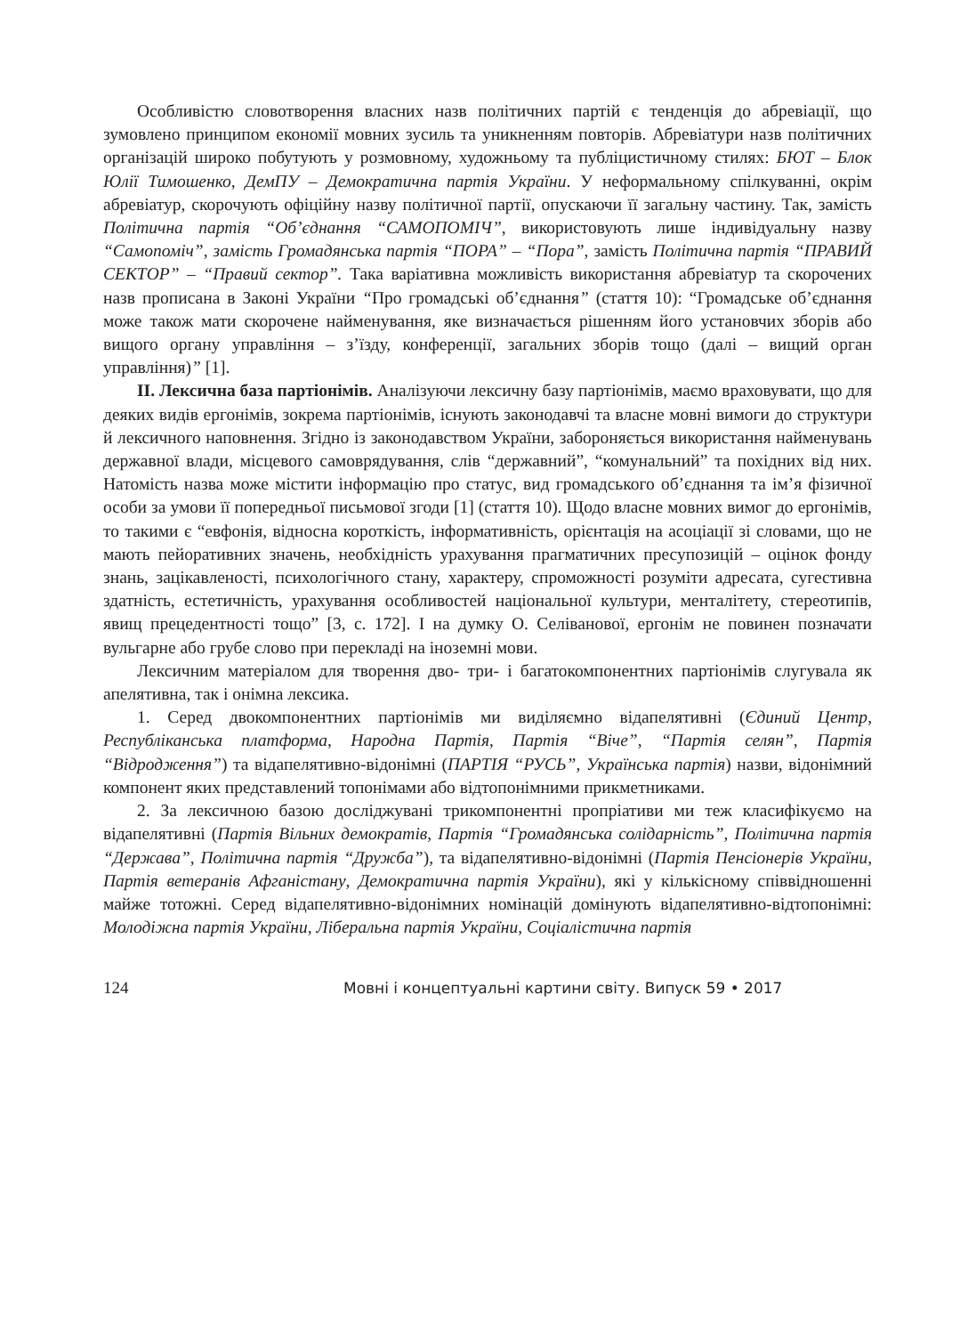Особливістю словотворення власних назв політичних партій є тенденція до абревіації, що зумовлено принципом економії мовних зусиль та уникненням повторів. Абревіатури назв політичних організацій широко побутують у розмовному, художньому та публіцистичному стилях: БЮТ – Блок Юлії Тимошенко, ДемПУ – Демократична партія України. У неформальному спілкуванні, окрім абревіатур, скорочують офіційну назву політичної партії, опускаючи її загальну частину. Так, замість Політична партія “Об’єднання “САМОПОМІЧ”, використовують лише індивідуальну назву “Самопоміч”, замість Громадянська партія “ПОРА” – “Пора”, замість Політична партія “ПРАВИЙ СЕКТОР” – “Правий сектор”. Така варіативна можливість використання абревіатур та скорочених назв прописана в Законі України “Про громадські об’єднання” (стаття 10): “Громадське об’єднання може також мати скорочене найменування, яке визначається рішенням його установчих зборів або вищого органу управління – з’їзду, конференції, загальних зборів тощо (далі – вищий орган управління)” [1].
ІІ. Лексична база партіонімів. Аналізуючи лексичну базу партіонімів, маємо враховувати, що для деяких видів ергонімів, зокрема партіонімів, існують законодавчі та власне мовні вимоги до структури й лексичного наповнення. Згідно із законодавством України, забороняється використання найменувань державної влади, місцевого самоврядування, слів “державний”, “комунальний” та похідних від них. Натомість назва може містити інформацію про статус, вид громадського об’єднання та ім’я фізичної особи за умови її попередньої письмової згоди [1] (стаття 10). Щодо власне мовних вимог до ергонімів, то такими є “евфонія, відносна короткість, інформативність, орієнтація на асоціації зі словами, що не мають пейоративних значень, необхідність урахування прагматичних пресупозицій – оцінок фонду знань, зацікавленості, психологічного стану, характеру, спроможності розуміти адресата, сугестивна здатність, естетичність, урахування особливостей національної культури, менталітету, стереотипів, явищ прецедентності тощо” [3, с. 172]. І на думку О. Селіванової, ергонім не повинен позначати вульгарне або грубе слово при перекладі на іноземні мови.
Лексичним матеріалом для творення дво- три- і багатокомпонентних партіонімів слугувала як апелятивна, так і онімна лексика.
1. Серед двокомпонентних партіонімів ми виділяємно відапелятивні (Єдиний Центр, Республіканська платформа, Народна Партія, Партія “Віче”, “Партія селян”, Партія “Відродження”) та відапелятивно-відонімні (ПАРТІЯ “РУСЬ”, Українська партія) назви, відонімний компонент яких представлений топонімами або відтопонімними прикметниками.
2. За лексичною базою досліджувані трикомпонентні пропріативи ми теж класифікуємо на відапелятивні (Партія Вільних демократів, Партія “Громадянська солідарність”, Політична партія “Держава”, Політична партія “Дружба”), та відапелятивно-відонімні (Партія Пенсіонерів України, Партія ветеранів Афганістану, Демократична партія України), які у кількісному співвідношенні майже тотожні. Серед відапелятивно-відонімних номінацій домінують відапелятивно-відтопонімні: Молодіжна партія України, Ліберальна партія України, Соціалістична партія
124 Мовні і концептуальні картини світу. Випуск 59 • 2017